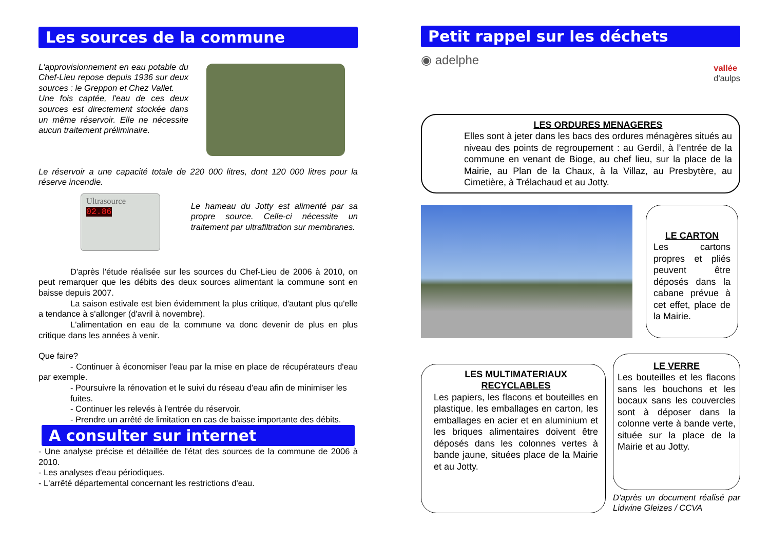Les sources de la commune
L'approvisionnement en eau potable du Chef-Lieu repose depuis 1936 sur deux sources : le Greppon et Chez Vallet.
Une fois captée, l'eau de ces deux sources est directement stockée dans un même réservoir. Elle ne nécessite aucun traitement préliminaire.
Le réservoir a une capacité totale de 220 000 litres, dont 120 000 litres pour la réserve incendie.
Ultrasource
02.86
Le hameau du Jotty est alimenté par sa propre source. Celle-ci nécessite un traitement par ultrafiltration sur membranes.
D'après l'étude réalisée sur les sources du Chef-Lieu de 2006 à 2010, on peut remarquer que les débits des deux sources alimentant la commune sont en baisse depuis 2007.
La saison estivale est bien évidemment la plus critique, d'autant plus qu'elle a tendance à s'allonger (d'avril à novembre).
L'alimentation en eau de la commune va donc devenir de plus en plus critique dans les années à venir.
Que faire?
- Continuer à économiser l'eau par la mise en place de récupérateurs d'eau par exemple.
- Poursuivre la rénovation et le suivi du réseau d'eau afin de minimiser les fuites.
- Continuer les relevés à l'entrée du réservoir.
- Prendre un arrêté de limitation en cas de baisse importante des débits.
A consulter sur internet
- Une analyse précise et détaillée de l'état des sources de la commune de 2006 à 2010.
- Les analyses d'eau périodiques.
- L'arrêté départemental concernant les restrictions d'eau.
Petit rappel sur les déchets
◉ adelphe vallée
d'aulps
LES ORDURES MENAGERES
Elles sont à jeter dans les bacs des ordures ménagères situés au niveau des points de regroupement : au Gerdil, à l’entrée de la commune en venant de Bioge, au chef lieu, sur la place de la Mairie, au Plan de la Chaux, à la Villaz, au Presbytère, au Cimetière, à Trélachaud et au Jotty.
LE CARTON
Les cartons propres et pliés peuvent être déposés dans la cabane prévue à cet effet, place de la Mairie.
LES MULTIMATERIAUX RECYCLABLES
Les papiers, les flacons et bouteilles en plastique, les emballages en carton, les emballages en acier et en aluminium et les briques alimentaires doivent être déposés dans les colonnes vertes à bande jaune, situées place de la Mairie et au Jotty.
LE VERRE
Les bouteilles et les flacons sans les bouchons et les bocaux sans les couvercles sont à déposer dans la colonne verte à bande verte, située sur la place de la Mairie et au Jotty.
D'après un document réalisé par Lidwine Gleizes / CCVA